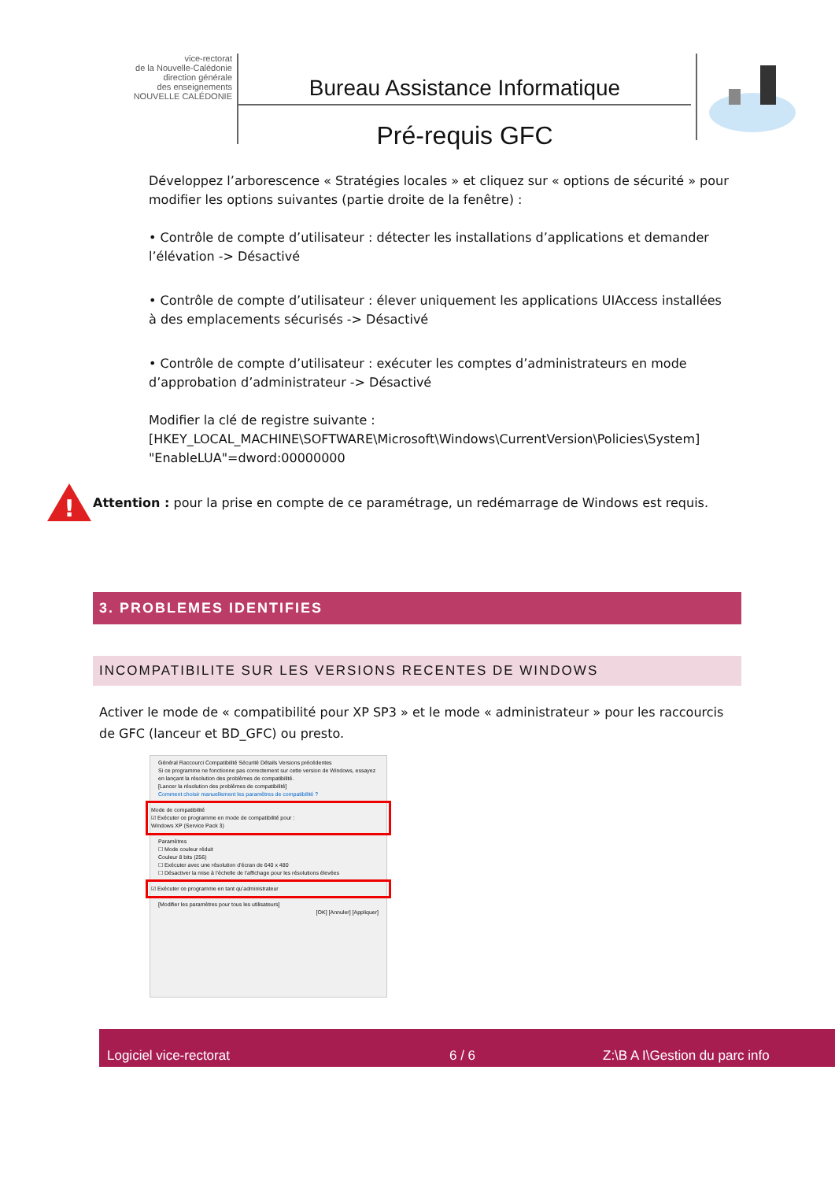vice-rectorat
de la Nouvelle-Calédonie
direction générale
des enseignements
NOUVELLE CALÉDONIE
Bureau Assistance Informatique
Pré-requis GFC
Développez l’arborescence « Stratégies locales » et cliquez sur « options de sécurité » pour modifier les options suivantes (partie droite de la fenêtre) :
• Contrôle de compte d’utilisateur : détecter les installations d’applications et demander l’élévation -> Désactivé
• Contrôle de compte d’utilisateur : élever uniquement les applications UIAccess installées à des emplacements sécurisés -> Désactivé
• Contrôle de compte d’utilisateur : exécuter les comptes d’administrateurs en mode d’approbation d’administrateur -> Désactivé
Modifier la clé de registre suivante :
[HKEY_LOCAL_MACHINE\SOFTWARE\Microsoft\Windows\CurrentVersion\Policies\System]
"EnableLUA"=dword:00000000
!
Attention : pour la prise en compte de ce paramétrage, un redémarrage de Windows est requis.
3. PROBLEMES IDENTIFIES
INCOMPATIBILITE SUR LES VERSIONS RECENTES DE WINDOWS
Activer le mode de « compatibilité pour XP SP3 » et le mode « administrateur » pour les raccourcis de GFC (lanceur et BD_GFC) ou presto.
Général Raccourci Compatibilité Sécurité Détails Versions précédentes
Si ce programme ne fonctionne pas correctement sur cette version de Windows, essayez en lançant la résolution des problèmes de compatibilité.
[Lancer la résolution des problèmes de compatibilité]
Comment choisir manuellement les paramètres de compatibilité ?
Mode de compatibilité
☑ Exécuter ce programme en mode de compatibilité pour :
Windows XP (Service Pack 3)
Paramètres
☐ Mode couleur réduit
Couleur 8 bits (256)
☐ Exécuter avec une résolution d’écran de 640 x 480
☐ Désactiver la mise à l’échelle de l’affichage pour les résolutions élevées
☑ Exécuter ce programme en tant qu’administrateur
[Modifier les paramètres pour tous les utilisateurs]
[OK] [Annuler] [Appliquer]
Logiciel vice-rectorat 6 / 6 Z:\B A I\Gestion du parc info